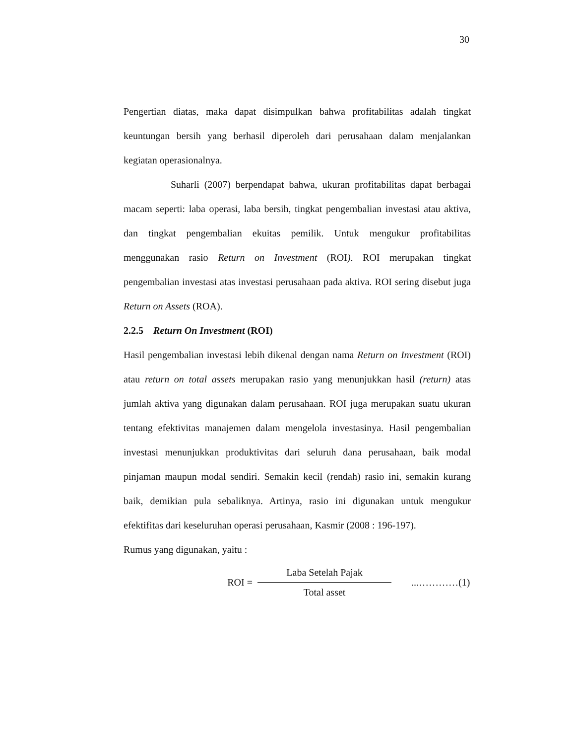30
Pengertian diatas, maka dapat disimpulkan bahwa profitabilitas adalah tingkat keuntungan bersih yang berhasil diperoleh dari perusahaan dalam menjalankan kegiatan operasionalnya.
Suharli (2007) berpendapat bahwa, ukuran profitabilitas dapat berbagai macam seperti: laba operasi, laba bersih, tingkat pengembalian investasi atau aktiva, dan tingkat pengembalian ekuitas pemilik. Untuk mengukur profitabilitas menggunakan rasio Return on Investment (ROI). ROI merupakan tingkat pengembalian investasi atas investasi perusahaan pada aktiva. ROI sering disebut juga Return on Assets (ROA).
2.2.5 Return On Investment (ROI)
Hasil pengembalian investasi lebih dikenal dengan nama Return on Investment (ROI) atau return on total assets merupakan rasio yang menunjukkan hasil (return) atas jumlah aktiva yang digunakan dalam perusahaan. ROI juga merupakan suatu ukuran tentang efektivitas manajemen dalam mengelola investasinya. Hasil pengembalian investasi menunjukkan produktivitas dari seluruh dana perusahaan, baik modal pinjaman maupun modal sendiri. Semakin kecil (rendah) rasio ini, semakin kurang baik, demikian pula sebaliknya. Artinya, rasio ini digunakan untuk mengukur efektifitas dari keseluruhan operasi perusahaan, Kasmir (2008 : 196-197).
Rumus yang digunakan, yaitu :
ROI =
Laba Setelah Pajak
Total asset
...…………(1)